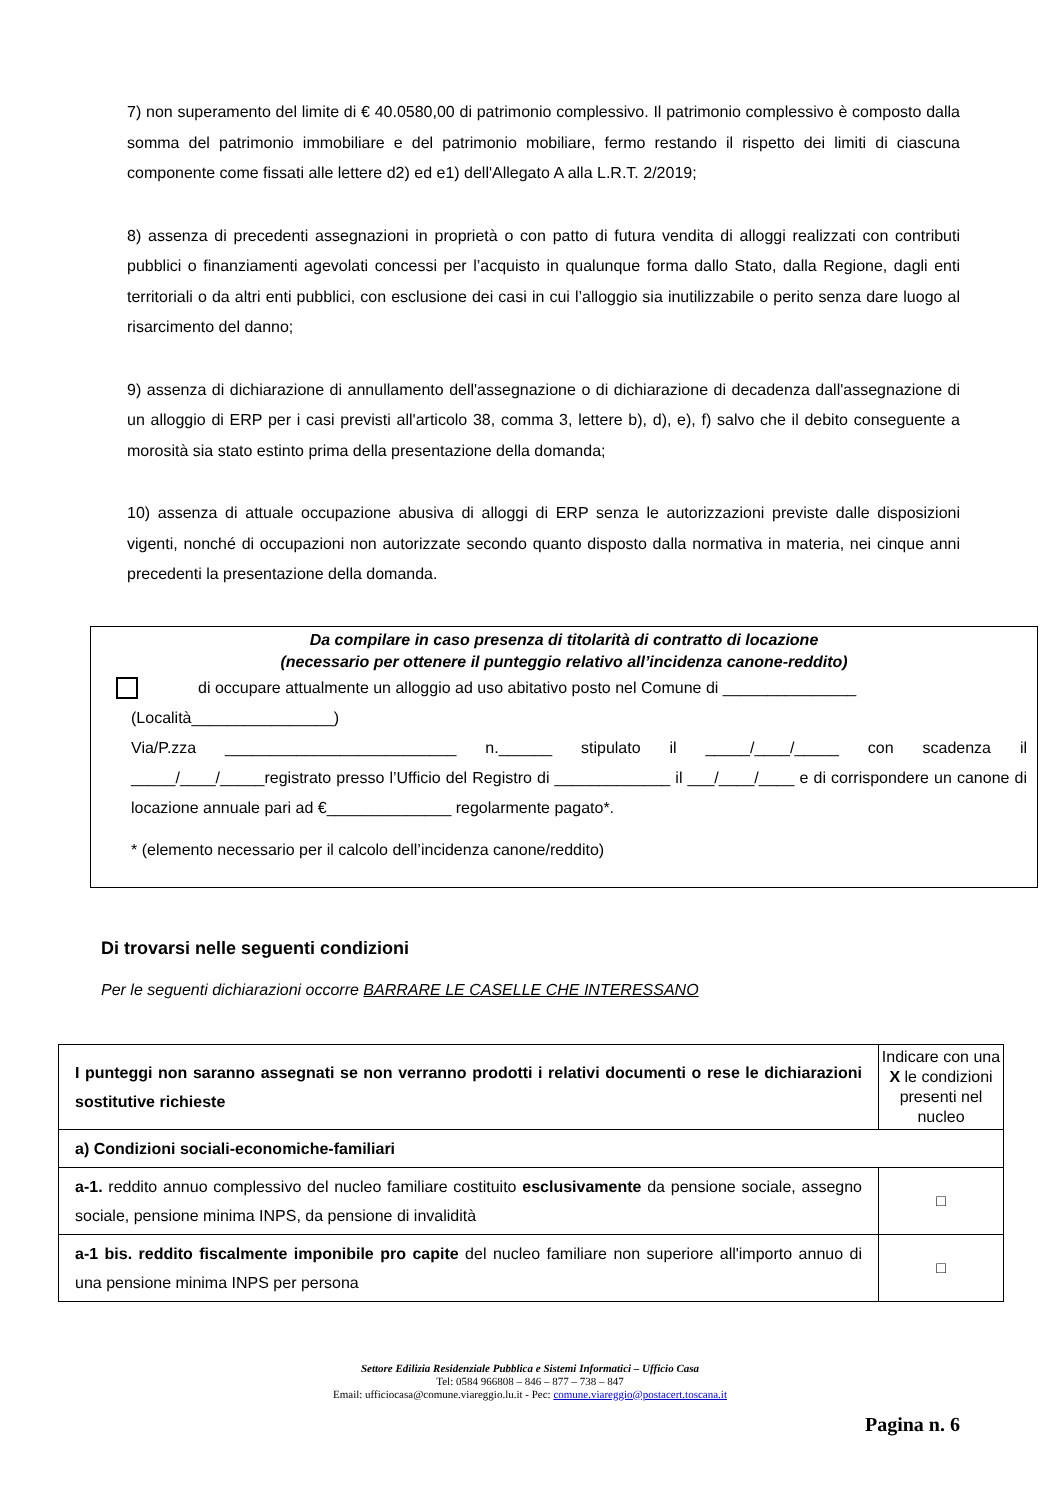7) non superamento del limite di € 40.0580,00 di patrimonio complessivo. Il patrimonio complessivo è composto dalla somma del patrimonio immobiliare e del patrimonio mobiliare, fermo restando il rispetto dei limiti di ciascuna componente come fissati alle lettere d2) ed e1) dell'Allegato A alla L.R.T. 2/2019;
8) assenza di precedenti assegnazioni in proprietà o con patto di futura vendita di alloggi realizzati con contributi pubblici o finanziamenti agevolati concessi per l’acquisto in qualunque forma dallo Stato, dalla Regione, dagli enti territoriali o da altri enti pubblici, con esclusione dei casi in cui l’alloggio sia inutilizzabile o perito senza dare luogo al risarcimento del danno;
9) assenza di dichiarazione di annullamento dell'assegnazione o di dichiarazione di decadenza dall'assegnazione di un alloggio di ERP per i casi previsti all'articolo 38, comma 3, lettere b), d), e), f) salvo che il debito conseguente a morosità sia stato estinto prima della presentazione della domanda;
10) assenza di attuale occupazione abusiva di alloggi di ERP senza le autorizzazioni previste dalle disposizioni vigenti, nonché di occupazioni non autorizzate secondo quanto disposto dalla normativa in materia, nei cinque anni precedenti la presentazione della domanda.
Da compilare in caso presenza di titolarità di contratto di locazione
(necessario per ottenere il punteggio relativo all’incidenza canone-reddito)
di occupare attualmente un alloggio ad uso abitativo posto nel Comune di _______________
(Località________________)
Via/P.zza __________________________ n.______ stipulato il _____/____/_____ con scadenza il _____/____/_____registrato presso l’Ufficio del Registro di _____________ il ___/____/____ e di corrispondere un canone di locazione annuale pari ad €______________ regolarmente pagato*.
* (elemento necessario per il calcolo dell’incidenza canone/reddito)
Di trovarsi nelle seguenti condizioni
Per le seguenti dichiarazioni occorre BARRARE LE CASELLE CHE INTERESSANO
| I punteggi non saranno assegnati se non verranno prodotti i relativi documenti o rese le dichiarazioni sostitutive richieste | Indicare con una X le condizioni presenti nel nucleo |
| --- | --- |
| a) Condizioni sociali-economiche-familiari | |
| a-1. reddito annuo complessivo del nucleo familiare costituito esclusivamente da pensione sociale, assegno sociale, pensione minima INPS, da pensione di invalidità | □ |
| a-1 bis. reddito fiscalmente imponibile pro capite del nucleo familiare non superiore all'importo annuo di una pensione minima INPS per persona | □ |
Settore Edilizia Residenziale Pubblica e Sistemi Informatici – Ufficio Casa
Tel: 0584 966808 – 846 – 877 – 738 – 847
Email: ufficiocasa@comune.viareggio.lu.it - Pec: comune.viareggio@postacert.toscana.it
Pagina n. 6